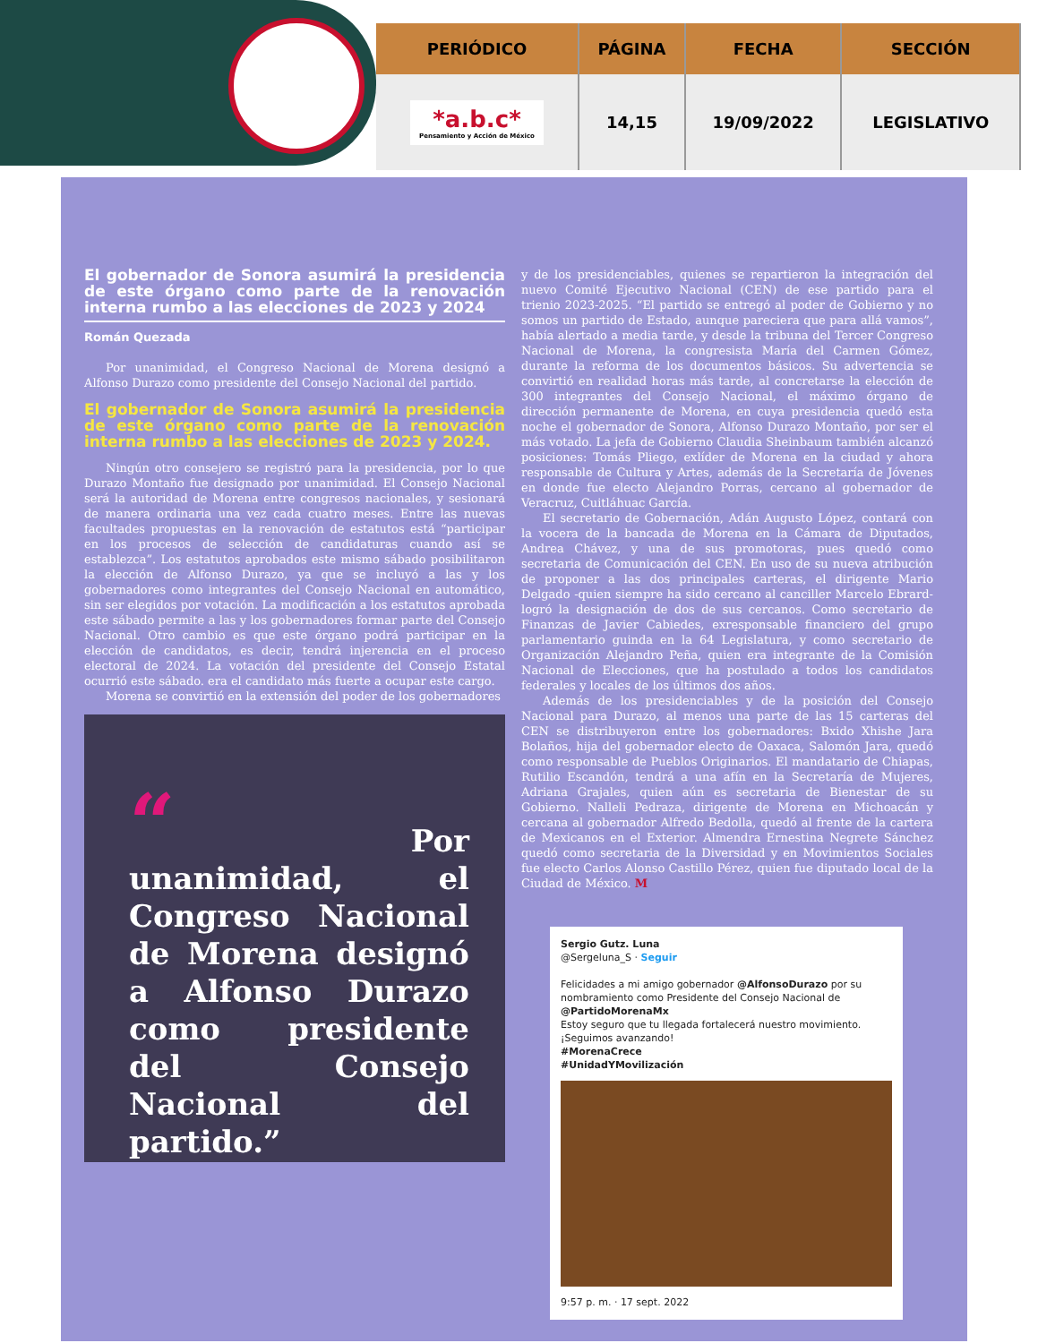| PERIÓDICO | PÁGINA | FECHA | SECCIÓN |
| --- | --- | --- | --- |
| *a.b.c* Pensamiento y Acción de México | 14,15 | 19/09/2022 | LEGISLATIVO |
El gobernador de Sonora asumirá la presidencia de este órgano como parte de la renovación interna rumbo a las elecciones de 2023 y 2024
Román Quezada
Por unanimidad, el Congreso Nacional de Morena designó a Alfonso Durazo como presidente del Consejo Nacional del partido.
El gobernador de Sonora asumirá la presidencia de este órgano como parte de la renovación interna rumbo a las elecciones de 2023 y 2024.
Ningún otro consejero se registró para la presidencia, por lo que Durazo Montaño fue designado por unanimidad. El Consejo Nacional será la autoridad de Morena entre congresos nacionales, y sesionará de manera ordinaria una vez cada cuatro meses. Entre las nuevas facultades propuestas en la renovación de estatutos está “participar en los procesos de selección de candidaturas cuando así se establezca”. Los estatutos aprobados este mismo sábado posibilitaron la elección de Alfonso Durazo, ya que se incluyó a las y los gobernadores como integrantes del Consejo Nacional en automático, sin ser elegidos por votación. La modificación a los estatutos aprobada este sábado permite a las y los gobernadores formar parte del Consejo Nacional. Otro cambio es que este órgano podrá participar en la elección de candidatos, es decir, tendrá injerencia en el proceso electoral de 2024. La votación del presidente del Consejo Estatal ocurrió este sábado. era el candidato más fuerte a ocupar este cargo.
Morena se convirtió en la extensión del poder de los gobernadores
“ Por unanimidad, el Congreso Nacional de Morena designó a Alfonso Durazo como presidente del Consejo Nacional del partido.”
y de los presidenciables, quienes se repartieron la integración del nuevo Comité Ejecutivo Nacional (CEN) de ese partido para el trienio 2023-2025. “El partido se entregó al poder de Gobierno y no somos un partido de Estado, aunque pareciera que para allá vamos”, había alertado a media tarde, y desde la tribuna del Tercer Congreso Nacional de Morena, la congresista María del Carmen Gómez, durante la reforma de los documentos básicos. Su advertencia se convirtió en realidad horas más tarde, al concretarse la elección de 300 integrantes del Consejo Nacional, el máximo órgano de dirección permanente de Morena, en cuya presidencia quedó esta noche el gobernador de Sonora, Alfonso Durazo Montaño, por ser el más votado. La jefa de Gobierno Claudia Sheinbaum también alcanzó posiciones: Tomás Pliego, exlíder de Morena en la ciudad y ahora responsable de Cultura y Artes, además de la Secretaría de Jóvenes en donde fue electo Alejandro Porras, cercano al gobernador de Veracruz, Cuitláhuac García.
El secretario de Gobernación, Adán Augusto López, contará con la vocera de la bancada de Morena en la Cámara de Diputados, Andrea Chávez, y una de sus promotoras, pues quedó como secretaria de Comunicación del CEN. En uso de su nueva atribución de proponer a las dos principales carteras, el dirigente Mario Delgado -quien siempre ha sido cercano al canciller Marcelo Ebrard- logró la designación de dos de sus cercanos. Como secretario de Finanzas de Javier Cabiedes, exresponsable financiero del grupo parlamentario guinda en la 64 Legislatura, y como secretario de Organización Alejandro Peña, quien era integrante de la Comisión Nacional de Elecciones, que ha postulado a todos los candidatos federales y locales de los últimos dos años.
Además de los presidenciables y de la posición del Consejo Nacional para Durazo, al menos una parte de las 15 carteras del CEN se distribuyeron entre los gobernadores: Bxido Xhishe Jara Bolaños, hija del gobernador electo de Oaxaca, Salomón Jara, quedó como responsable de Pueblos Originarios. El mandatario de Chiapas, Rutilio Escandón, tendrá a una afín en la Secretaría de Mujeres, Adriana Grajales, quien aún es secretaria de Bienestar de su Gobierno. Nalleli Pedraza, dirigente de Morena en Michoacán y cercana al gobernador Alfredo Bedolla, quedó al frente de la cartera de Mexicanos en el Exterior. Almendra Ernestina Negrete Sánchez quedó como secretaria de la Diversidad y en Movimientos Sociales fue electo Carlos Alonso Castillo Pérez, quien fue diputado local de la Ciudad de México. M
Sergio Gutz. Luna
@Sergeluna_S · Seguir
Felicidades a mi amigo gobernador @AlfonsoDurazo por su nombramiento como Presidente del Consejo Nacional de @PartidoMorenaMx
Estoy seguro que tu llegada fortalecerá nuestro movimiento. ¡Seguimos avanzando!
#MorenaCrece
#UnidadYMovilización
9:57 p. m. · 17 sept. 2022